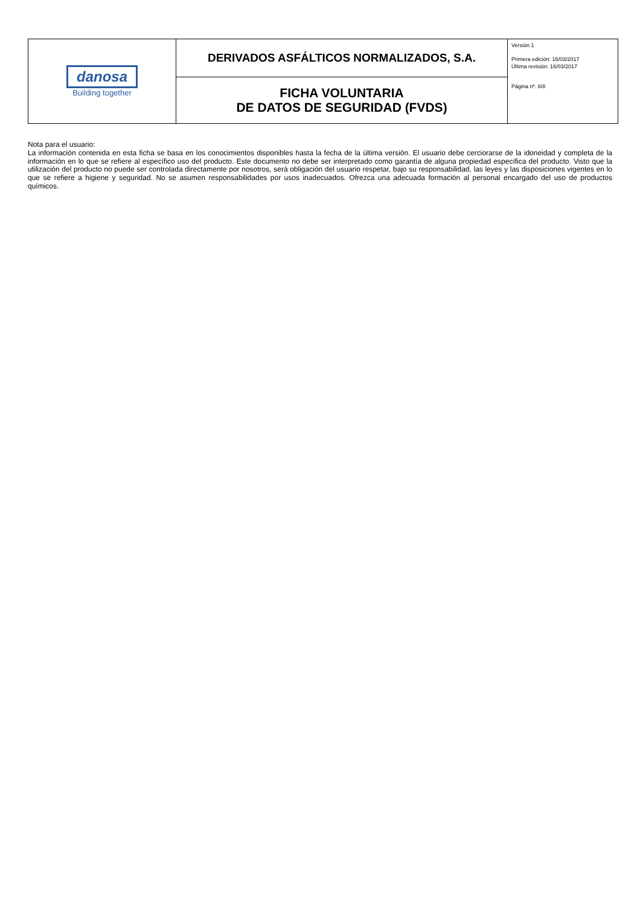| danosa Building together | DERIVADOS ASFÁLTICOS NORMALIZADOS, S.A. | Versión 1 Primera edición: 16/03/2017 Última revisión: 16/03/2017 Página nº. 8/8 |
| | FICHA VOLUNTARIA DE DATOS DE SEGURIDAD (FVDS) | |
Nota para el usuario:
La información contenida en esta ficha se basa en los conocimientos disponibles hasta la fecha de la última versión. El usuario debe cerciorarse de la idoneidad y completa de la información en lo que se refiere al específico uso del producto. Este documento no debe ser interpretado como garantía de alguna propiedad específica del producto. Visto que la utilización del producto no puede ser controlada directamente por nosotros, será obligación del usuario respetar, bajo su responsabilidad, las leyes y las disposiciones vigentes en lo que se refiere a higiene y seguridad. No se asumen responsabilidades por usos inadecuados. Ofrezca una adecuada formación al personal encargado del uso de productos químicos.